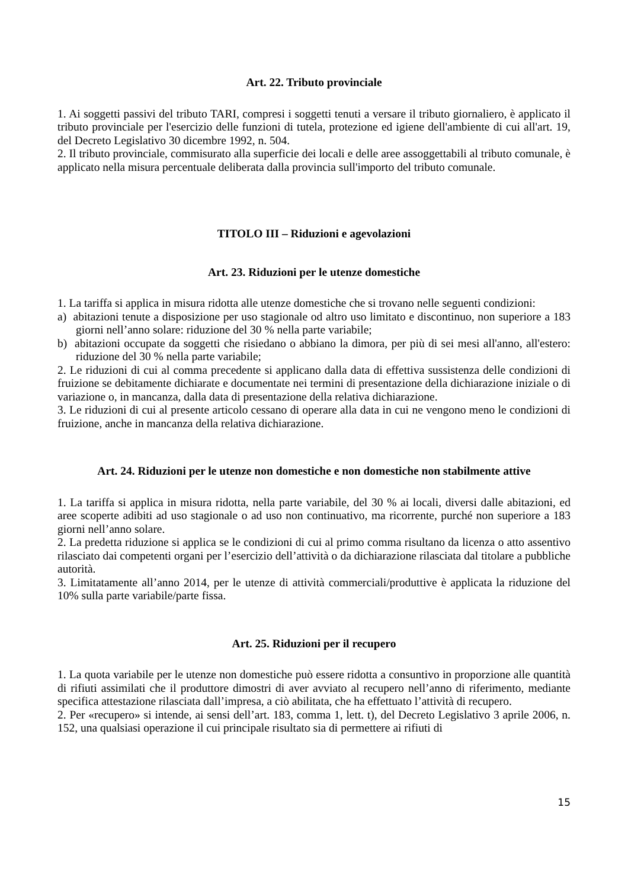Art. 22. Tributo provinciale
1. Ai soggetti passivi del tributo TARI, compresi i soggetti tenuti a versare il tributo giornaliero, è applicato il tributo provinciale per l'esercizio delle funzioni di tutela, protezione ed igiene dell'ambiente di cui all'art. 19, del Decreto Legislativo 30 dicembre 1992, n. 504.
2. Il tributo provinciale, commisurato alla superficie dei locali e delle aree assoggettabili al tributo comunale, è applicato nella misura percentuale deliberata dalla provincia sull'importo del tributo comunale.
TITOLO III – Riduzioni e agevolazioni
Art. 23. Riduzioni per le utenze domestiche
1. La tariffa si applica in misura ridotta alle utenze domestiche che si trovano nelle seguenti condizioni:
a) abitazioni tenute a disposizione per uso stagionale od altro uso limitato e discontinuo, non superiore a 183 giorni nell’anno solare: riduzione del 30 % nella parte variabile;
b) abitazioni occupate da soggetti che risiedano o abbiano la dimora, per più di sei mesi all'anno, all'estero: riduzione del 30 % nella parte variabile;
2. Le riduzioni di cui al comma precedente si applicano dalla data di effettiva sussistenza delle condizioni di fruizione se debitamente dichiarate e documentate nei termini di presentazione della dichiarazione iniziale o di variazione o, in mancanza, dalla data di presentazione della relativa dichiarazione.
3. Le riduzioni di cui al presente articolo cessano di operare alla data in cui ne vengono meno le condizioni di fruizione, anche in mancanza della relativa dichiarazione.
Art. 24. Riduzioni per le utenze non domestiche e non domestiche non stabilmente attive
1. La tariffa si applica in misura ridotta, nella parte variabile, del 30 % ai locali, diversi dalle abitazioni, ed aree scoperte adibiti ad uso stagionale o ad uso non continuativo, ma ricorrente, purché non superiore a 183 giorni nell’anno solare.
2. La predetta riduzione si applica se le condizioni di cui al primo comma risultano da licenza o atto assentivo rilasciato dai competenti organi per l’esercizio dell’attività o da dichiarazione rilasciata dal titolare a pubbliche autorità.
3. Limitatamente all’anno 2014, per le utenze di attività commerciali/produttive è applicata la riduzione del 10% sulla parte variabile/parte fissa.
Art. 25. Riduzioni per il recupero
1. La quota variabile per le utenze non domestiche può essere ridotta a consuntivo in proporzione alle quantità di rifiuti assimilati che il produttore dimostri di aver avviato al recupero nell’anno di riferimento, mediante specifica attestazione rilasciata dall’impresa, a ciò abilitata, che ha effettuato l’attività di recupero.
2. Per «recupero» si intende, ai sensi dell’art. 183, comma 1, lett. t), del Decreto Legislativo 3 aprile 2006, n. 152, una qualsiasi operazione il cui principale risultato sia di permettere ai rifiuti di
15